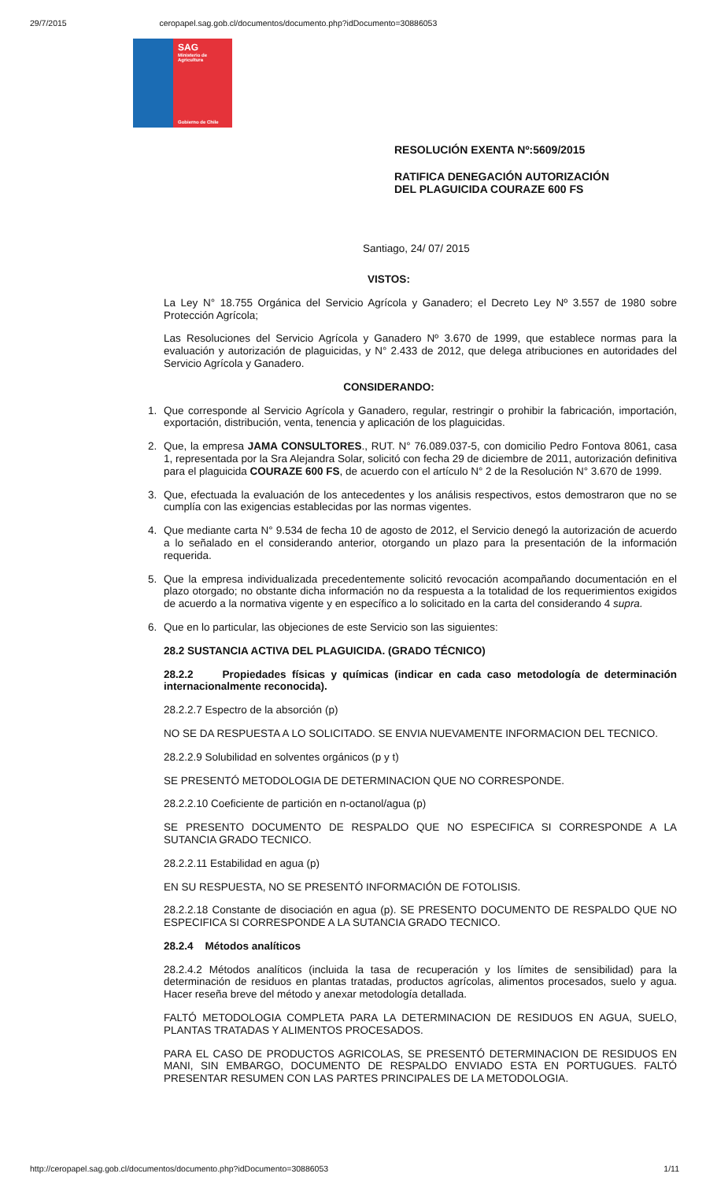29/7/2015 ceropapel.sag.gob.cl/documentos/documento.php?idDocumento=30886053
SAG
Ministerio de
Agricultura
Gobierno de Chile
RESOLUCIÓN EXENTA Nº:5609/2015
RATIFICA DENEGACIÓN AUTORIZACIÓN DEL PLAGUICIDA COURAZE 600 FS
Santiago, 24/ 07/ 2015
VISTOS:
La Ley N° 18.755 Orgánica del Servicio Agrícola y Ganadero; el Decreto Ley Nº 3.557 de 1980 sobre Protección Agrícola;
Las Resoluciones del Servicio Agrícola y Ganadero Nº 3.670 de 1999, que establece normas para la evaluación y autorización de plaguicidas, y N° 2.433 de 2012, que delega atribuciones en autoridades del Servicio Agrícola y Ganadero.
CONSIDERANDO:
1. Que corresponde al Servicio Agrícola y Ganadero, regular, restringir o prohibir la fabricación, importación, exportación, distribución, venta, tenencia y aplicación de los plaguicidas.
2. Que, la empresa JAMA CONSULTORES., RUT. N° 76.089.037-5, con domicilio Pedro Fontova 8061, casa 1, representada por la Sra Alejandra Solar, solicitó con fecha 29 de diciembre de 2011, autorización definitiva para el plaguicida COURAZE 600 FS, de acuerdo con el artículo N° 2 de la Resolución N° 3.670 de 1999.
3. Que, efectuada la evaluación de los antecedentes y los análisis respectivos, estos demostraron que no se cumplía con las exigencias establecidas por las normas vigentes.
4. Que mediante carta N° 9.534 de fecha 10 de agosto de 2012, el Servicio denegó la autorización de acuerdo a lo señalado en el considerando anterior, otorgando un plazo para la presentación de la información requerida.
5. Que la empresa individualizada precedentemente solicitó revocación acompañando documentación en el plazo otorgado; no obstante dicha información no da respuesta a la totalidad de los requerimientos exigidos de acuerdo a la normativa vigente y en específico a lo solicitado en la carta del considerando 4 supra.
6. Que en lo particular, las objeciones de este Servicio son las siguientes:
28.2 SUSTANCIA ACTIVA DEL PLAGUICIDA. (GRADO TÉCNICO)
28.2.2 Propiedades físicas y químicas (indicar en cada caso metodología de determinación internacionalmente reconocida).
28.2.2.7 Espectro de la absorción (p)
NO SE DA RESPUESTA A LO SOLICITADO. SE ENVIA NUEVAMENTE INFORMACION DEL TECNICO.
28.2.2.9 Solubilidad en solventes orgánicos (p y t)
SE PRESENTÓ METODOLOGIA DE DETERMINACION QUE NO CORRESPONDE.
28.2.2.10 Coeficiente de partición en n-octanol/agua (p)
SE PRESENTO DOCUMENTO DE RESPALDO QUE NO ESPECIFICA SI CORRESPONDE A LA SUTANCIA GRADO TECNICO.
28.2.2.11 Estabilidad en agua (p)
EN SU RESPUESTA, NO SE PRESENTÓ INFORMACIÓN DE FOTOLISIS.
28.2.2.18 Constante de disociación en agua (p). SE PRESENTO DOCUMENTO DE RESPALDO QUE NO ESPECIFICA SI CORRESPONDE A LA SUTANCIA GRADO TECNICO.
28.2.4 Métodos analíticos
28.2.4.2 Métodos analíticos (incluida la tasa de recuperación y los límites de sensibilidad) para la determinación de residuos en plantas tratadas, productos agrícolas, alimentos procesados, suelo y agua. Hacer reseña breve del método y anexar metodología detallada.
FALTÓ METODOLOGIA COMPLETA PARA LA DETERMINACION DE RESIDUOS EN AGUA, SUELO, PLANTAS TRATADAS Y ALIMENTOS PROCESADOS.
PARA EL CASO DE PRODUCTOS AGRICOLAS, SE PRESENTÓ DETERMINACION DE RESIDUOS EN MANI, SIN EMBARGO, DOCUMENTO DE RESPALDO ENVIADO ESTA EN PORTUGUES. FALTÓ PRESENTAR RESUMEN CON LAS PARTES PRINCIPALES DE LA METODOLOGIA.
http://ceropapel.sag.gob.cl/documentos/documento.php?idDocumento=30886053 1/11